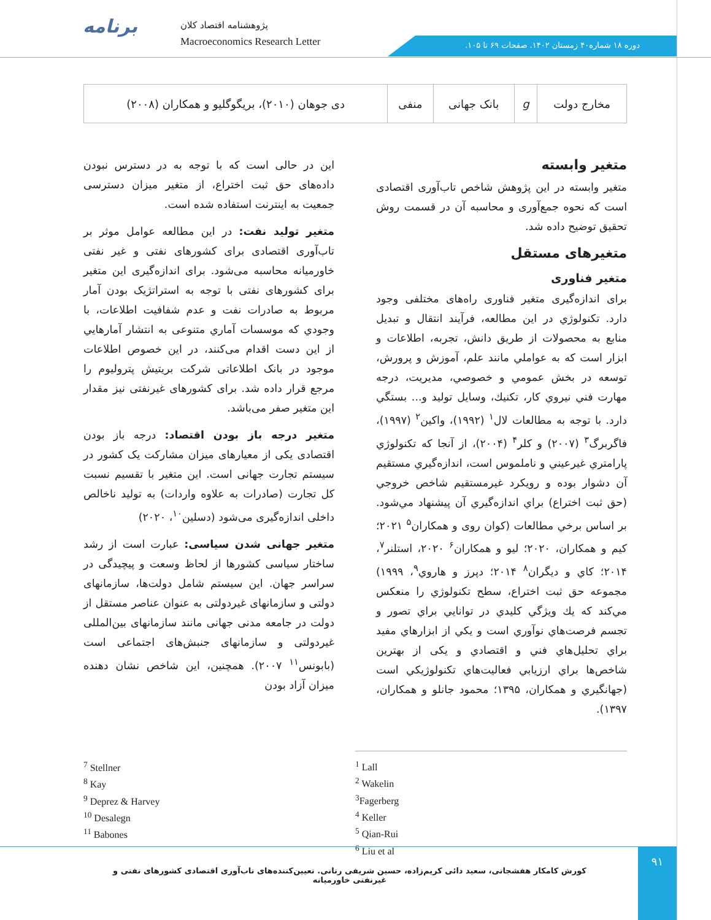برنامه
پژوهشنامه اقتصاد کلان
Macroeconomics Research Letter
دوره ۱۸ شماره۴۰ زمستان ۱۴۰۲. صفحات ۶۹ تا ۱۰۵.
| مخارج دولت | g | بانک جهانی | منفی | دی جوهان (۲۰۱۰)، بریگوگلیو و همکاران (۲۰۰۸) |
متغیر وابسته
متغیر وابسته در این پژوهش شاخص تاب‌آوری اقتصادی است که نحوه جمع‌آوری و محاسبه آن در قسمت روش تحقیق توضیح داده شد.
متغیرهای مستقل
متغیر فناوری
برای اندازه‌گیری متغیر فناوری راه‌های مختلفی وجود دارد. تکنولوژي در این مطالعه، فرآیند انتقال و تبدیل منابع به محصولات از طریق دانش، تجربه، اطلاعات و ابزار است که به عواملي مانند علم، آموزش و پرورش، توسعه در بخش عمومي و خصوصي، مديريت، درجه مهارت فني نيروي كار، تكنيك، وسايل توليد و... بستگي دارد. با توجه به مطالعات لال<sup>۱</sup> (۱۹۹۲)، واکین<sup>۲</sup> (۱۹۹۷)، فاگربرگ<sup>۳</sup> (۲۰۰۷) و کلر<sup>۴</sup> (۲۰۰۴)، از آنجا كه تكنولوژي پارامتري غيرعيني و ناملموس است، اندازه‌گيري مستقيم آن دشوار بوده و رويكرد غيرمستقيم شاخص خروجي (حق ثبت اختراع) براي اندازه‌گيري آن پيشنهاد مي‌شود. بر اساس برخي مطالعات (کوان روی و همکاران<sup>۵</sup> ۲۰۲۱؛ کیم و همکاران، ۲۰۲۰؛ لیو و همکاران<sup>۶</sup> ۲۰۲۰، استلنر<sup>۷</sup>، ۲۰۱۴؛ كاي و ديگران<sup>۸</sup> ۲۰۱۴؛ دپرز و هاروي<sup>۹</sup>، ۱۹۹۹) مجموعه حق ثبت اختراع، سطح تكنولوژي را منعكس مي‌كند كه يك ويژگي كليدي در توانايي براي تصور و تجسم فرصت‌هاي نوآوري است و يكي از ابزارهاي مفيد براي تحليل‌هاي فني و اقتصادي و یکی از بهترین شاخص‌ها براي ارزيابي فعاليت‌هاي تكنولوژيكي است (جهانگيري و همکاران، ۱۳۹۵؛ محمود جانلو و همکاران، ۱۳۹۷).
این در حالی است که با توجه به در دسترس نبودن داده‌های حق ثبت اختراع، از متغیر میزان دسترسی جمعیت به اینترنت استفاده شده است.
متغیر تولید نفت: در این مطالعه عوامل موثر بر تاب‌آوری اقتصادی برای کشورهای نفتی و غیر نفتی خاورمیانه محاسبه می‌شود. برای اندازه‌گیری این متغیر برای کشورهای نفتی با توجه به استراتژیک بودن آمار مربوط به صادرات نفت و عدم شفافیت اطلاعات، با وجودي كه موسسات آماري متنوعی به انتشار آمارهايي از اين دست اقدام می‌كنند، در اين خصوص اطلاعات موجود در بانک اطلاعاتی شرکت بریتیش پترولیوم را مرجع قرار داده شد. برای کشورهای غیرنفتی نیز مقدار این متغیر صفر می‌باشد.
متغیر درجه باز بودن اقتصاد: درجه باز بودن اقتصادی یکی از معیارهای میزان مشارکت یک کشور در سیستم تجارت جهانی است. این متغیر با تقسیم نسبت کل تجارت (صادرات به علاوه واردات) به تولید ناخالص داخلی اندازه‌گیری می‌شود (دسلین<sup>۱۰</sup>، ۲۰۲۰)
متغیر جهانی شدن سیاسی: عبارت است از رشد ساختار سیاسی کشورها از لحاظ وسعت و پیچیدگی در سراسر جهان. این سیستم شامل دولت‌ها، سازمانهای دولتی و سازمانهای غیردولتی به عنوان عناصر مستقل از دولت در جامعه مدنی جهانی مانند سازمانهای بین‌المللی غیردولتی و سازمانهای جنبش‌های اجتماعی است (بابونس<sup>۱۱</sup> ۲۰۰۷). همچنین، این شاخص نشان دهنده میزان آزاد بودن
<sup>7</sup> Stellner
<sup>8</sup> Kay
<sup>9</sup> Deprez & Harvey
<sup>10</sup> Desalegn
<sup>11</sup> Babones
<sup>1</sup> Lall
<sup>2</sup> Wakelin
<sup>3</sup> Fagerberg
<sup>4</sup> Keller
<sup>5</sup> Qian-Rui
<sup>6</sup> Liu et al
کورش کامکار هفشجانی، سعید دائی کریم‌زاده، حسین شریفی رنانی. تعیین‌کننده‌های تاب‌آوری اقتصادی کشورهای نفتی و غیرنفتی خاورمیانه
۹۱